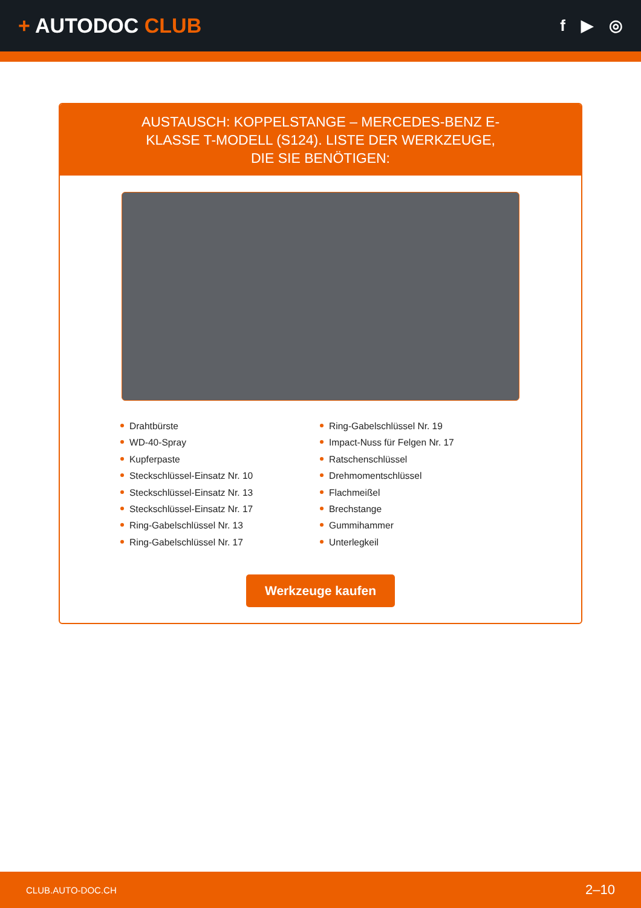+ AUTODOC CLUB
f ▶ ◎
AUSTAUSCH: KOPPELSTANGE – MERCEDES-BENZ E-KLASSE T-MODELL (S124). LISTE DER WERKZEUGE, DIE SIE BENÖTIGEN:
Drahtbürste
WD-40-Spray
Kupferpaste
Steckschlüssel-Einsatz Nr. 10
Steckschlüssel-Einsatz Nr. 13
Steckschlüssel-Einsatz Nr. 17
Ring-Gabelschlüssel Nr. 13
Ring-Gabelschlüssel Nr. 17
Ring-Gabelschlüssel Nr. 19
Impact-Nuss für Felgen Nr. 17
Ratschenschlüssel
Drehmomentschlüssel
Flachmeißel
Brechstange
Gummihammer
Unterlegkeil
Werkzeuge kaufen
CLUB.AUTO-DOC.CH 2–10